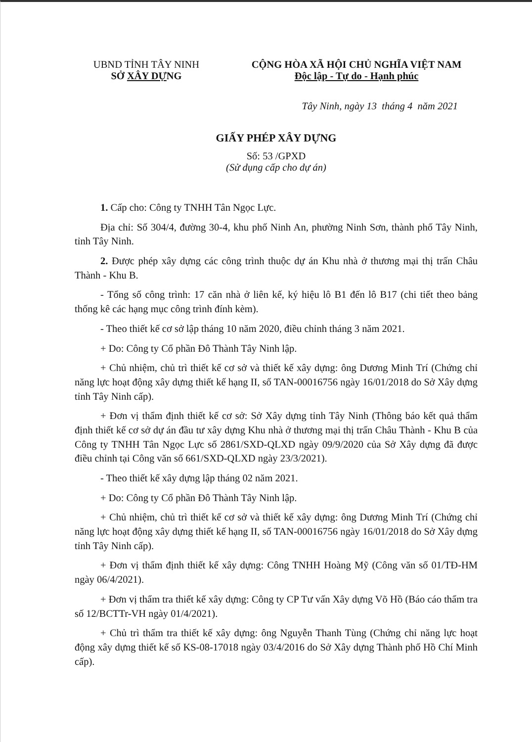UBND TỈNH TÂY NINH
SỞ XÂY DỰNG
CỘNG HÒA XÃ HỘI CHỦ NGHĨA VIỆT NAM
Độc lập - Tự do - Hạnh phúc
Tây Ninh, ngày 13 tháng 4 năm 2021
GIẤY PHÉP XÂY DỰNG
Số: 53 /GPXD
(Sử dụng cấp cho dự án)
1. Cấp cho: Công ty TNHH Tân Ngọc Lực.
Địa chỉ: Số 304/4, đường 30-4, khu phố Ninh An, phường Ninh Sơn, thành phố Tây Ninh, tỉnh Tây Ninh.
2. Được phép xây dựng các công trình thuộc dự án Khu nhà ở thương mại thị trấn Châu Thành - Khu B.
- Tổng số công trình: 17 căn nhà ở liên kế, ký hiệu lô B1 đến lô B17 (chi tiết theo bảng thống kê các hạng mục công trình đính kèm).
- Theo thiết kế cơ sở lập tháng 10 năm 2020, điều chỉnh tháng 3 năm 2021.
+ Do: Công ty Cổ phần Đô Thành Tây Ninh lập.
+ Chủ nhiệm, chủ trì thiết kế cơ sở và thiết kế xây dựng: ông Dương Minh Trí (Chứng chỉ năng lực hoạt động xây dựng thiết kế hạng II, số TAN-00016756 ngày 16/01/2018 do Sở Xây dựng tỉnh Tây Ninh cấp).
+ Đơn vị thẩm định thiết kế cơ sở: Sở Xây dựng tỉnh Tây Ninh (Thông báo kết quả thẩm định thiết kế cơ sở dự án đầu tư xây dựng Khu nhà ở thương mại thị trấn Châu Thành - Khu B của Công ty TNHH Tân Ngọc Lực số 2861/SXD-QLXD ngày 09/9/2020 của Sở Xây dựng đã được điều chỉnh tại Công văn số 661/SXD-QLXD ngày 23/3/2021).
- Theo thiết kế xây dựng lập tháng 02 năm 2021.
+ Do: Công ty Cổ phần Đô Thành Tây Ninh lập.
+ Chủ nhiệm, chủ trì thiết kế cơ sở và thiết kế xây dựng: ông Dương Minh Trí (Chứng chỉ năng lực hoạt động xây dựng thiết kế hạng II, số TAN-00016756 ngày 16/01/2018 do Sở Xây dựng tỉnh Tây Ninh cấp).
+ Đơn vị thẩm định thiết kế xây dựng: Công TNHH Hoàng Mỹ (Công văn số 01/TĐ-HM ngày 06/4/2021).
+ Đơn vị thẩm tra thiết kế xây dựng: Công ty CP Tư vấn Xây dựng Võ Hồ (Báo cáo thẩm tra số 12/BCTTr-VH ngày 01/4/2021).
+ Chủ trì thẩm tra thiết kế xây dựng: ông Nguyễn Thanh Tùng (Chứng chỉ năng lực hoạt động xây dựng thiết kế số KS-08-17018 ngày 03/4/2016 do Sở Xây dựng Thành phố Hồ Chí Minh cấp).